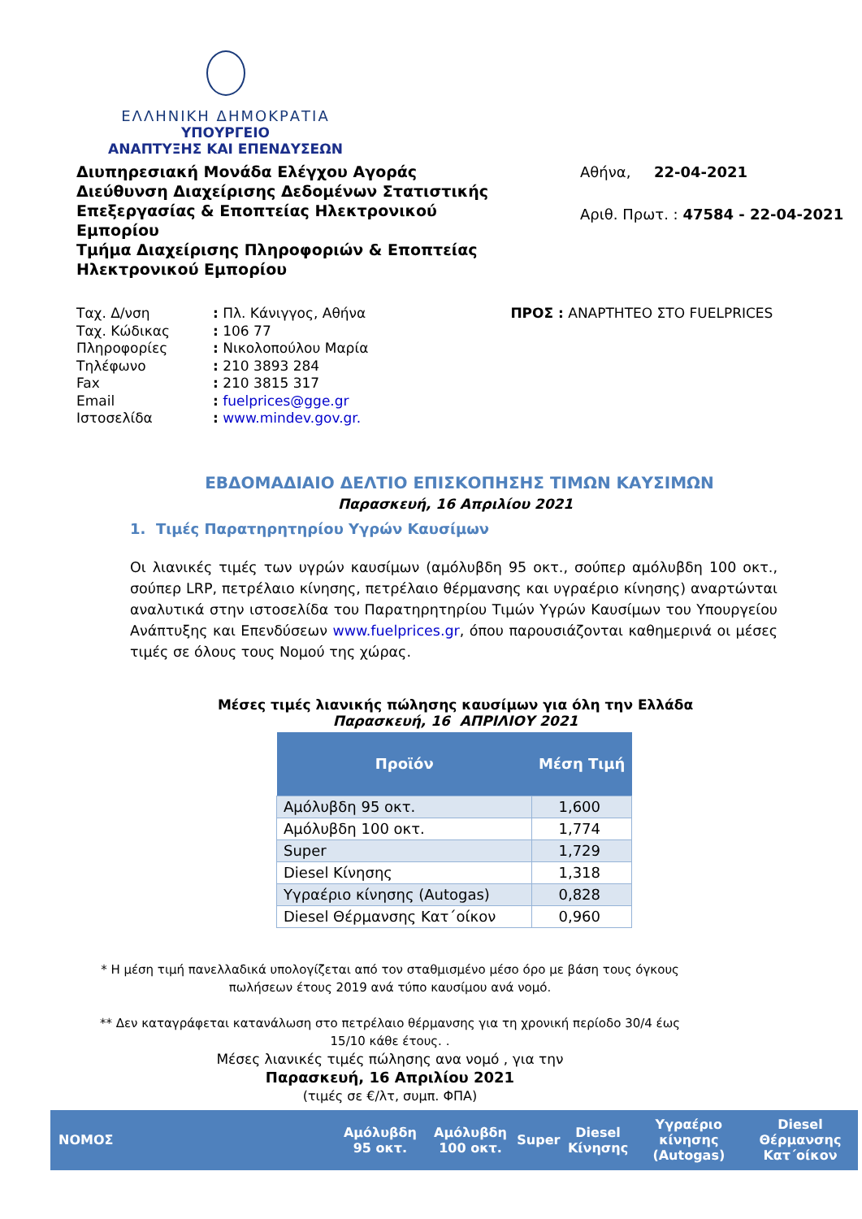ΕΛΛΗΝΙΚΗ ΔΗΜΟΚΡΑΤΙΑ
ΥΠΟΥΡΓΕΙΟ
ΑΝΑΠΤΥΞΗΣ ΚΑΙ ΕΠΕΝΔΥΣΕΩΝ
Διυπηρεσιακή Μονάδα Ελέγχου Αγοράς
Διεύθυνση Διαχείρισης Δεδομένων Στατιστικής Επεξεργασίας & Εποπτείας Ηλεκτρονικού Εμπορίου
Τμήμα Διαχείρισης Πληροφοριών & Εποπτείας Ηλεκτρονικού Εμπορίου
Αθήνα, 22-04-2021
Αριθ. Πρωτ. : 47584 - 22-04-2021
| Ταχ. Δ/νση | : Πλ. Κάνιγγος, Αθήνα |
| Ταχ. Κώδικας | : 106 77 |
| Πληροφορίες | : Νικολοπούλου Μαρία |
| Τηλέφωνο | : 210 3893 284 |
| Fax | : 210 3815 317 |
| Email | : fuelprices@gge.gr |
| Ιστοσελίδα | : www.mindev.gov.gr. |
ΠΡΟΣ : ΑΝΑΡΤΗΤΕΟ ΣΤΟ FUELPRICES
ΕΒΔΟΜΑΔΙΑΙΟ ΔΕΛΤΙΟ ΕΠΙΣΚΟΠΗΣΗΣ ΤΙΜΩΝ ΚΑΥΣΙΜΩΝ
Παρασκευή, 16 Απριλίου 2021
1. Τιμές Παρατηρητηρίου Υγρών Καυσίμων
Οι λιανικές τιμές των υγρών καυσίμων (αμόλυβδη 95 οκτ., σούπερ αμόλυβδη 100 οκτ., σούπερ LRP, πετρέλαιο κίνησης, πετρέλαιο θέρμανσης και υγραέριο κίνησης) αναρτώνται αναλυτικά στην ιστοσελίδα του Παρατηρητηρίου Τιμών Υγρών Καυσίμων του Υπουργείου Ανάπτυξης και Επενδύσεων www.fuelprices.gr, όπου παρουσιάζονται καθημερινά οι μέσες τιμές σε όλους τους Νομού της χώρας.
Μέσες τιμές λιανικής πώλησης καυσίμων για όλη την Ελλάδα
Παρασκευή, 16 ΑΠΡΙΛΙΟΥ 2021
| Προϊόν | Μέση Τιμή |
| --- | --- |
| Αμόλυβδη 95 οκτ. | 1,600 |
| Αμόλυβδη 100 οκτ. | 1,774 |
| Super | 1,729 |
| Diesel Κίνησης | 1,318 |
| Υγραέριο κίνησης (Autogas) | 0,828 |
| Diesel Θέρμανσης Κατ΄οίκον | 0,960 |
* Η μέση τιμή πανελλαδικά υπολογίζεται από τον σταθμισμένο μέσο όρο με βάση τους όγκους πωλήσεων έτους 2019 ανά τύπο καυσίμου ανά νομό.
** Δεν καταγράφεται κατανάλωση στο πετρέλαιο θέρμανσης για τη χρονική περίοδο 30/4 έως 15/10 κάθε έτους. .
Μέσες λιανικές τιμές πώλησης ανα νομό , για την
Παρασκευή, 16 Απριλίου 2021
(τιμές σε €/λτ, συμπ. ΦΠΑ)
| ΝΟΜΟΣ | Αμόλυβδη 95 οκτ. | Αμόλυβδη 100 οκτ. | Super | Diesel Κίνησης | Υγραέριο κίνησης (Autogas) | Diesel Θέρμανσης Κατ΄οίκον |
| --- | --- | --- | --- | --- | --- | --- |